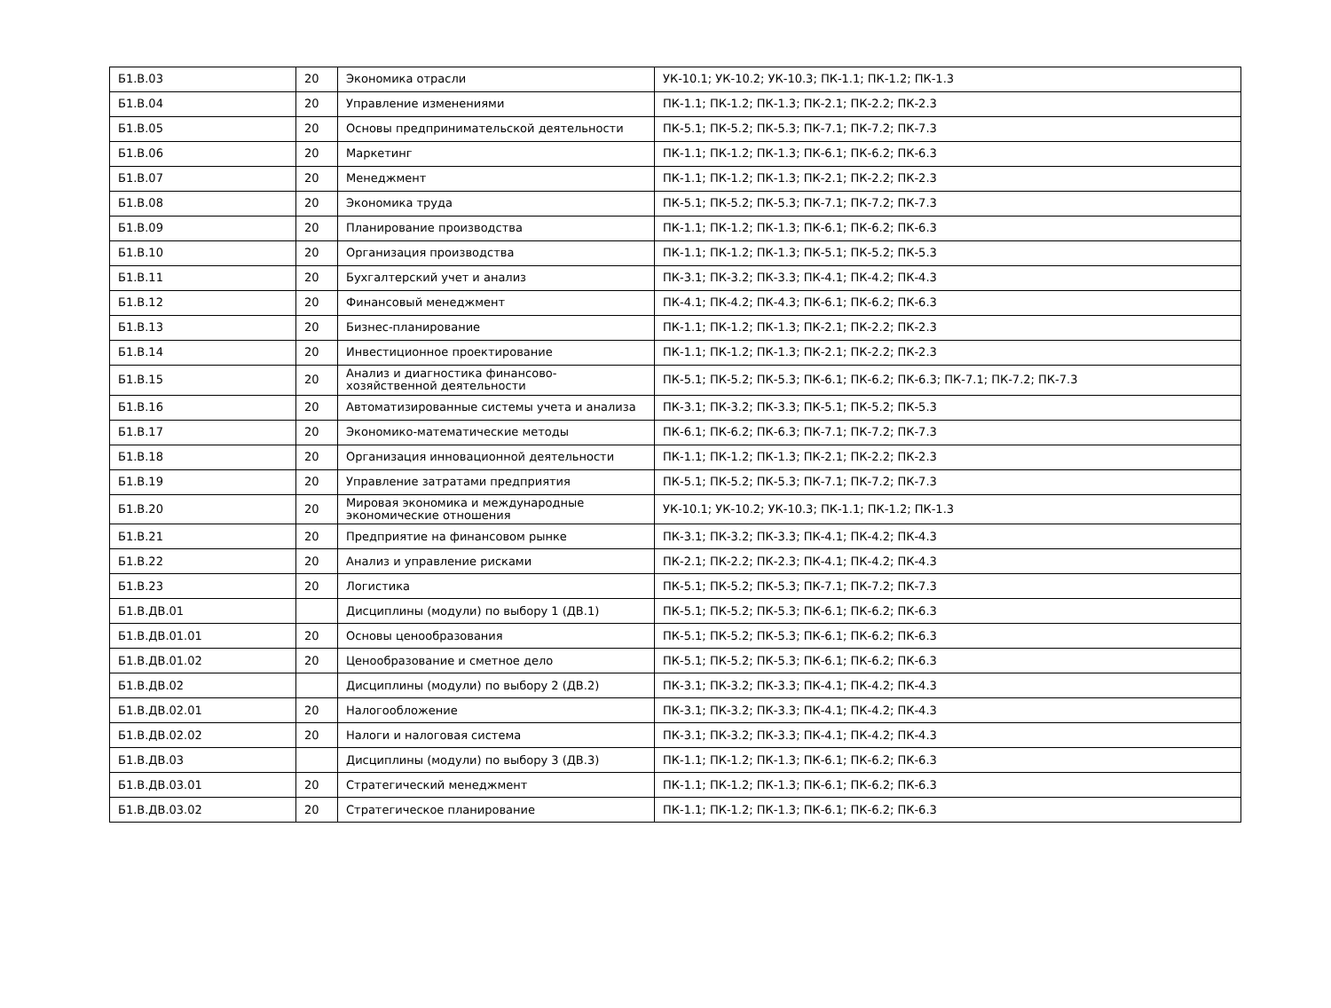| Б1.В.03 | 20 | Экономика отрасли | УК-10.1; УК-10.2; УК-10.3; ПК-1.1; ПК-1.2; ПК-1.3 |
| Б1.В.04 | 20 | Управление изменениями | ПК-1.1; ПК-1.2; ПК-1.3; ПК-2.1; ПК-2.2; ПК-2.3 |
| Б1.В.05 | 20 | Основы предпринимательской деятельности | ПК-5.1; ПК-5.2; ПК-5.3; ПК-7.1; ПК-7.2; ПК-7.3 |
| Б1.В.06 | 20 | Маркетинг | ПК-1.1; ПК-1.2; ПК-1.3; ПК-6.1; ПК-6.2; ПК-6.3 |
| Б1.В.07 | 20 | Менеджмент | ПК-1.1; ПК-1.2; ПК-1.3; ПК-2.1; ПК-2.2; ПК-2.3 |
| Б1.В.08 | 20 | Экономика труда | ПК-5.1; ПК-5.2; ПК-5.3; ПК-7.1; ПК-7.2; ПК-7.3 |
| Б1.В.09 | 20 | Планирование производства | ПК-1.1; ПК-1.2; ПК-1.3; ПК-6.1; ПК-6.2; ПК-6.3 |
| Б1.В.10 | 20 | Организация производства | ПК-1.1; ПК-1.2; ПК-1.3; ПК-5.1; ПК-5.2; ПК-5.3 |
| Б1.В.11 | 20 | Бухгалтерский учет и анализ | ПК-3.1; ПК-3.2; ПК-3.3; ПК-4.1; ПК-4.2; ПК-4.3 |
| Б1.В.12 | 20 | Финансовый менеджмент | ПК-4.1; ПК-4.2; ПК-4.3; ПК-6.1; ПК-6.2; ПК-6.3 |
| Б1.В.13 | 20 | Бизнес-планирование | ПК-1.1; ПК-1.2; ПК-1.3; ПК-2.1; ПК-2.2; ПК-2.3 |
| Б1.В.14 | 20 | Инвестиционное проектирование | ПК-1.1; ПК-1.2; ПК-1.3; ПК-2.1; ПК-2.2; ПК-2.3 |
| Б1.В.15 | 20 | Анализ и диагностика финансово-хозяйственной деятельности | ПК-5.1; ПК-5.2; ПК-5.3; ПК-6.1; ПК-6.2; ПК-6.3; ПК-7.1; ПК-7.2; ПК-7.3 |
| Б1.В.16 | 20 | Автоматизированные системы учета и анализа | ПК-3.1; ПК-3.2; ПК-3.3; ПК-5.1; ПК-5.2; ПК-5.3 |
| Б1.В.17 | 20 | Экономико-математические методы | ПК-6.1; ПК-6.2; ПК-6.3; ПК-7.1; ПК-7.2; ПК-7.3 |
| Б1.В.18 | 20 | Организация инновационной деятельности | ПК-1.1; ПК-1.2; ПК-1.3; ПК-2.1; ПК-2.2; ПК-2.3 |
| Б1.В.19 | 20 | Управление затратами предприятия | ПК-5.1; ПК-5.2; ПК-5.3; ПК-7.1; ПК-7.2; ПК-7.3 |
| Б1.В.20 | 20 | Мировая экономика и международные экономические отношения | УК-10.1; УК-10.2; УК-10.3; ПК-1.1; ПК-1.2; ПК-1.3 |
| Б1.В.21 | 20 | Предприятие на финансовом рынке | ПК-3.1; ПК-3.2; ПК-3.3; ПК-4.1; ПК-4.2; ПК-4.3 |
| Б1.В.22 | 20 | Анализ и управление рисками | ПК-2.1; ПК-2.2; ПК-2.3; ПК-4.1; ПК-4.2; ПК-4.3 |
| Б1.В.23 | 20 | Логистика | ПК-5.1; ПК-5.2; ПК-5.3; ПК-7.1; ПК-7.2; ПК-7.3 |
| Б1.В.ДВ.01 | | Дисциплины (модули) по выбору 1 (ДВ.1) | ПК-5.1; ПК-5.2; ПК-5.3; ПК-6.1; ПК-6.2; ПК-6.3 |
| Б1.В.ДВ.01.01 | 20 | Основы ценообразования | ПК-5.1; ПК-5.2; ПК-5.3; ПК-6.1; ПК-6.2; ПК-6.3 |
| Б1.В.ДВ.01.02 | 20 | Ценообразование и сметное дело | ПК-5.1; ПК-5.2; ПК-5.3; ПК-6.1; ПК-6.2; ПК-6.3 |
| Б1.В.ДВ.02 | | Дисциплины (модули) по выбору 2 (ДВ.2) | ПК-3.1; ПК-3.2; ПК-3.3; ПК-4.1; ПК-4.2; ПК-4.3 |
| Б1.В.ДВ.02.01 | 20 | Налогообложение | ПК-3.1; ПК-3.2; ПК-3.3; ПК-4.1; ПК-4.2; ПК-4.3 |
| Б1.В.ДВ.02.02 | 20 | Налоги и налоговая система | ПК-3.1; ПК-3.2; ПК-3.3; ПК-4.1; ПК-4.2; ПК-4.3 |
| Б1.В.ДВ.03 | | Дисциплины (модули) по выбору 3 (ДВ.3) | ПК-1.1; ПК-1.2; ПК-1.3; ПК-6.1; ПК-6.2; ПК-6.3 |
| Б1.В.ДВ.03.01 | 20 | Стратегический менеджмент | ПК-1.1; ПК-1.2; ПК-1.3; ПК-6.1; ПК-6.2; ПК-6.3 |
| Б1.В.ДВ.03.02 | 20 | Стратегическое планирование | ПК-1.1; ПК-1.2; ПК-1.3; ПК-6.1; ПК-6.2; ПК-6.3 |